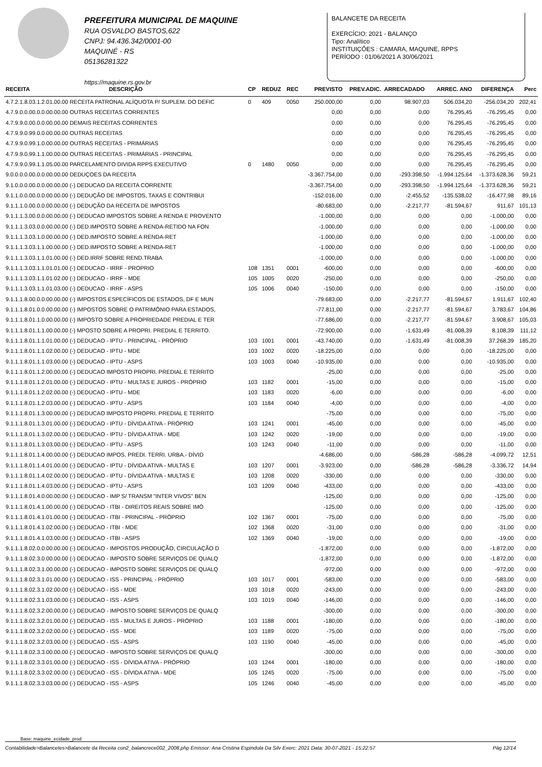PREFEITURA MUNICIPAL DE MAQUINE
RUA OSVALDO BASTOS,622
CNPJ: 94.436.342/0001-00
MAQUINÉ - RS
05136281322
https://maquine.rs.gov.br
BALANCETE DA RECEITA
EXERCÍCIO: 2021 - BALANÇO
Tipo: Analítico
INSTITUIÇÕES : CAMARA, MAQUINE, RPPS
PERÍODO : 01/06/2021 A 30/06/2021
| RECEITA | DESCRIÇÃO | CP | REDUZ | REC | PREVISTO | PREV.ADIC. | ARRECADADO | ARREC. ANO | DIFERENÇA | Perc |
| --- | --- | --- | --- | --- | --- | --- | --- | --- | --- | --- |
| 4.7.2.1.8.03.1.2.01.00.00 RECEITA PATRONAL ALÍQUOTA P/ SUPLEM. DO DEFIC | | 0 | 409 | 0050 | 250.000,00 | 0,00 | 98.907,03 | 506.034,20 | -256.034,20 | 202,41 |
| 4.7.9.0.0.00.0.0.00.00.00 OUTRAS RECEITAS CORRENTES | | | | | 0,00 | 0,00 | 0,00 | 76.295,45 | -76.295,45 | 0,00 |
| 4.7.9.9.0.00.0.0.00.00.00 DEMAIS RECEITAS CORRENTES | | | | | 0,00 | 0,00 | 0,00 | 76.295,45 | -76.295,45 | 0,00 |
| 4.7.9.9.0.99.0.0.00.00.00 OUTRAS RECEITAS | | | | | 0,00 | 0,00 | 0,00 | 76.295,45 | -76.295,45 | 0,00 |
| 4.7.9.9.0.99.1.0.00.00.00 OUTRAS RECEITAS - PRIMÁRIAS | | | | | 0,00 | 0,00 | 0,00 | 76.295,45 | -76.295,45 | 0,00 |
| 4.7.9.9.0.99.1.1.00.00.00 OUTRAS RECEITAS - PRIMÁRIAS - PRINCIPAL | | | | | 0,00 | 0,00 | 0,00 | 76.295,45 | -76.295,45 | 0,00 |
| 4.7.9.9.0.99.1.1.05.00.00 PARCELAMENTO DIVIDA RPPS EXECUTIVO | | 0 | 1480 | 0050 | 0,00 | 0,00 | 0,00 | 76.295,45 | -76.295,45 | 0,00 |
| 9.0.0.0.0.00.0.0.00.00.00 DEDUÇOES DA RECEITA | | | | | -3.367.754,00 | 0,00 | -293.398,50 | -1.994.125,64 | -1.373.628,36 | 59,21 |
| 9.1.0.0.0.00.0.0.00.00.00 (-) DEDUCAO DA RECEITA CORRENTE | | | | | -3.367.754,00 | 0,00 | -293.398,50 | -1.994.125,64 | -1.373.628,36 | 59,21 |
| 9.1.1.0.0.00.0.0.00.00.00 (-) DEDUÇÃO DE IMPOSTOS, TAXAS E CONTRIBUI | | | | | -152.016,00 | 0,00 | -2.455,52 | -135.538,02 | -16.477,98 | 89,16 |
| 9.1.1.1.0.00.0.0.00.00.00 (-) DEDUÇÃO DA RECEITA DE IMPOSTOS | | | | | -80.683,00 | 0,00 | -2.217,77 | -81.594,67 | 911,67 | 101,13 |
| 9.1.1.1.3.00.0.0.00.00.00 (-) DEDUCAO IMPOSTOS SOBRE A RENDA E PROVENTO | | | | | -1.000,00 | 0,00 | 0,00 | 0,00 | -1.000,00 | 0,00 |
| 9.1.1.1.3.03.0.0.00.00.00 (-) DED.IMPOSTO SOBRE A RENDA-RETIDO NA FON | | | | | -1.000,00 | 0,00 | 0,00 | 0,00 | -1.000,00 | 0,00 |
| 9.1.1.1.3.03.1.0.00.00.00 (-) DED.IMPOSTO SOBRE A RENDA-RET | | | | | -1.000,00 | 0,00 | 0,00 | 0,00 | -1.000,00 | 0,00 |
| 9.1.1.1.3.03.1.1.00.00.00 (-) DED.IMPOSTO SOBRE A RENDA-RET | | | | | -1.000,00 | 0,00 | 0,00 | 0,00 | -1.000,00 | 0,00 |
| 9.1.1.1.3.03.1.1.01.00.00 (-) DED.IRRF SOBRE REND.TRABA | | | | | -1.000,00 | 0,00 | 0,00 | 0,00 | -1.000,00 | 0,00 |
| 9.1.1.1.3.03.1.1.01.01.00 (-) DEDUCAO - IRRF - PROPRIO | | 108 | 1351 | 0001 | -600,00 | 0,00 | 0,00 | 0,00 | -600,00 | 0,00 |
| 9.1.1.1.3.03.1.1.01.02.00 (-) DEDUCAO - IRRF - MDE | | 105 | 1005 | 0020 | -250,00 | 0,00 | 0,00 | 0,00 | -250,00 | 0,00 |
| 9.1.1.1.3.03.1.1.01.03.00 (-) DEDUCAO - IRRF - ASPS | | 105 | 1006 | 0040 | -150,00 | 0,00 | 0,00 | 0,00 | -150,00 | 0,00 |
| 9.1.1.1.8.00.0.0.00.00.00 (-) IMPOSTOS ESPECÍFICOS DE ESTADOS, DF E MUN | | | | | -79.683,00 | 0,00 | -2.217,77 | -81.594,67 | 1.911,67 | 102,40 |
| 9.1.1.1.8.01.0.0.00.00.00 (-) IMPOSTOS SOBRE O PATRIMÔNIO PARA ESTADOS, | | | | | -77.811,00 | 0,00 | -2.217,77 | -81.594,67 | 3.783,67 | 104,86 |
| 9.1.1.1.8.01.1.0.00.00.00 (-) IMPOSTO SOBRE A PROPRIEDADE PREDIAL E TER | | | | | -77.686,00 | 0,00 | -2.217,77 | -81.594,67 | 3.908,67 | 105,03 |
| 9.1.1.1.8.01.1.1.00.00.00 (-) MPOSTO SOBRE A PROPRI. PREDIAL E TERRITO. | | | | | -72.900,00 | 0,00 | -1.631,49 | -81.008,39 | 8.108,39 | 111,12 |
| 9.1.1.1.8.01.1.1.01.00.00 (-) DEDUCAO - IPTU - PRINCIPAL - PRÓPRIO | | 103 | 1001 | 0001 | -43.740,00 | 0,00 | -1.631,49 | -81.008,39 | 37.268,39 | 185,20 |
| 9.1.1.1.8.01.1.1.02.00.00 (-) DEDUCAO - IPTU - MDE | | 103 | 1002 | 0020 | -18.225,00 | 0,00 | 0,00 | 0,00 | -18.225,00 | 0,00 |
| 9.1.1.1.8.01.1.1.03.00.00 (-) DEDUCAO - IPTU - ASPS | | 103 | 1003 | 0040 | -10.935,00 | 0,00 | 0,00 | 0,00 | -10.935,00 | 0,00 |
| 9.1.1.1.8.01.1.2.00.00.00 (-) DEDUCAO IMPOSTO PROPRI. PREDIAL E TERRITO | | | | | -25,00 | 0,00 | 0,00 | 0,00 | -25,00 | 0,00 |
| 9.1.1.1.8.01.1.2.01.00.00 (-) DEDUCAO - IPTU - MULTAS E JUROS - PRÓPRIO | | 103 | 1182 | 0001 | -15,00 | 0,00 | 0,00 | 0,00 | -15,00 | 0,00 |
| 9.1.1.1.8.01.1.2.02.00.00 (-) DEDUCAO - IPTU - MDE | | 103 | 1183 | 0020 | -6,00 | 0,00 | 0,00 | 0,00 | -6,00 | 0,00 |
| 9.1.1.1.8.01.1.2.03.00.00 (-) DEDUCAO - IPTU - ASPS | | 103 | 1184 | 0040 | -4,00 | 0,00 | 0,00 | 0,00 | -4,00 | 0,00 |
| 9.1.1.1.8.01.1.3.00.00.00 (-) DEDUCAO IMPOSTO PROPRI. PREDIAL E TERRITO | | | | | -75,00 | 0,00 | 0,00 | 0,00 | -75,00 | 0,00 |
| 9.1.1.1.8.01.1.3.01.00.00 (-) DEDUCAO - IPTU - DÍVIDA ATIVA - PRÓPRIO | | 103 | 1241 | 0001 | -45,00 | 0,00 | 0,00 | 0,00 | -45,00 | 0,00 |
| 9.1.1.1.8.01.1.3.02.00.00 (-) DEDUCAO - IPTU - DÍVIDA ATIVA - MDE | | 103 | 1242 | 0020 | -19,00 | 0,00 | 0,00 | 0,00 | -19,00 | 0,00 |
| 9.1.1.1.8.01.1.3.03.00.00 (-) DEDUCAO - IPTU - ASPS | | 103 | 1243 | 0040 | -11,00 | 0,00 | 0,00 | 0,00 | -11,00 | 0,00 |
| 9.1.1.1.8.01.1.4.00.00.00 (-) DEDUCAO IMPOS. PREDI. TERRI. URBA.- DÍVID | | | | | -4.686,00 | 0,00 | -586,28 | -586,28 | -4.099,72 | 12,51 |
| 9.1.1.1.8.01.1.4.01.00.00 (-) DEDUCAO - IPTU - DÍVIDA ATIVA - MULTAS E | | 103 | 1207 | 0001 | -3.923,00 | 0,00 | -586,28 | -586,28 | -3.336,72 | 14,94 |
| 9.1.1.1.8.01.1.4.02.00.00 (-) DEDUCAO - IPTU - DÍVIDA ATIVA - MULTAS E | | 103 | 1208 | 0020 | -330,00 | 0,00 | 0,00 | 0,00 | -330,00 | 0,00 |
| 9.1.1.1.8.01.1.4.03.00.00 (-) DEDUCAO - IPTU - ASPS | | 103 | 1209 | 0040 | -433,00 | 0,00 | 0,00 | 0,00 | -433,00 | 0,00 |
| 9.1.1.1.8.01.4.0.00.00.00 (-) DEDUCAO - IMP S/ TRANSM "INTER VIVOS" BEN | | | | | -125,00 | 0,00 | 0,00 | 0,00 | -125,00 | 0,00 |
| 9.1.1.1.8.01.4.1.00.00.00 (-) DEDUCAO - ITBI - DIREITOS REAIS SOBRE IMÓ | | | | | -125,00 | 0,00 | 0,00 | 0,00 | -125,00 | 0,00 |
| 9.1.1.1.8.01.4.1.01.00.00 (-) DEDUCAO - ITBI - PRINCIPAL - PRÓPRIO | | 102 | 1367 | 0001 | -75,00 | 0,00 | 0,00 | 0,00 | -75,00 | 0,00 |
| 9.1.1.1.8.01.4.1.02.00.00 (-) DEDUCAO - ITBI - MDE | | 102 | 1368 | 0020 | -31,00 | 0,00 | 0,00 | 0,00 | -31,00 | 0,00 |
| 9.1.1.1.8.01.4.1.03.00.00 (-) DEDUCAO - ITBI - ASPS | | 102 | 1369 | 0040 | -19,00 | 0,00 | 0,00 | 0,00 | -19,00 | 0,00 |
| 9.1.1.1.8.02.0.0.00.00.00 (-) DEDUCAO - IMPOSTOS PRODUÇÃO, CIRCULAÇÃO D | | | | | -1.872,00 | 0,00 | 0,00 | 0,00 | -1.872,00 | 0,00 |
| 9.1.1.1.8.02.3.0.00.00.00 (-) DEDUCAO - IMPOSTO SOBRE SERVIÇOS DE QUALQ | | | | | -1.872,00 | 0,00 | 0,00 | 0,00 | -1.872,00 | 0,00 |
| 9.1.1.1.8.02.3.1.00.00.00 (-) DEDUCAO - IMPOSTO SOBRE SERVIÇOS DE QUALQ | | | | | -972,00 | 0,00 | 0,00 | 0,00 | -972,00 | 0,00 |
| 9.1.1.1.8.02.3.1.01.00.00 (-) DEDUCAO - ISS - PRINCIPAL - PRÓPRIO | | 103 | 1017 | 0001 | -583,00 | 0,00 | 0,00 | 0,00 | -583,00 | 0,00 |
| 9.1.1.1.8.02.3.1.02.00.00 (-) DEDUCAO - ISS - MDE | | 103 | 1018 | 0020 | -243,00 | 0,00 | 0,00 | 0,00 | -243,00 | 0,00 |
| 9.1.1.1.8.02.3.1.03.00.00 (-) DEDUCAO - ISS - ASPS | | 103 | 1019 | 0040 | -146,00 | 0,00 | 0,00 | 0,00 | -146,00 | 0,00 |
| 9.1.1.1.8.02.3.2.00.00.00 (-) DEDUCAO - IMPOSTO SOBRE SERVIÇOS DE QUALQ | | | | | -300,00 | 0,00 | 0,00 | 0,00 | -300,00 | 0,00 |
| 9.1.1.1.8.02.3.2.01.00.00 (-) DEDUCAO - ISS - MULTAS E JUROS - PRÓPRIO | | 103 | 1188 | 0001 | -180,00 | 0,00 | 0,00 | 0,00 | -180,00 | 0,00 |
| 9.1.1.1.8.02.3.2.02.00.00 (-) DEDUCAO - ISS - MDE | | 103 | 1189 | 0020 | -75,00 | 0,00 | 0,00 | 0,00 | -75,00 | 0,00 |
| 9.1.1.1.8.02.3.2.03.00.00 (-) DEDUCAO - ISS - ASPS | | 103 | 1190 | 0040 | -45,00 | 0,00 | 0,00 | 0,00 | -45,00 | 0,00 |
| 9.1.1.1.8.02.3.3.00.00.00 (-) DEDUCAO - IMPOSTO SOBRE SERVIÇOS DE QUALQ | | | | | -300,00 | 0,00 | 0,00 | 0,00 | -300,00 | 0,00 |
| 9.1.1.1.8.02.3.3.01.00.00 (-) DEDUCAO - ISS - DÍVIDA ATIVA - PRÓPRIO | | 103 | 1244 | 0001 | -180,00 | 0,00 | 0,00 | 0,00 | -180,00 | 0,00 |
| 9.1.1.1.8.02.3.3.02.00.00 (-) DEDUCAO - ISS - DÍVIDA ATIVA - MDE | | 105 | 1245 | 0020 | -75,00 | 0,00 | 0,00 | 0,00 | -75,00 | 0,00 |
| 9.1.1.1.8.02.3.3.03.00.00 (-) DEDUCAO - ISS - ASPS | | 105 | 1246 | 0040 | -45,00 | 0,00 | 0,00 | 0,00 | -45,00 | 0,00 |
Base: maquine_ecidade_prod
Contabilidade>Balancetes>Balancete da Receita con2_balancrece002_2008.php Emissor: Ana Cristina Espindola Da Silv Exerc: 2021 Data: 30-07-2021 - 15:22:57 Pág 12/14